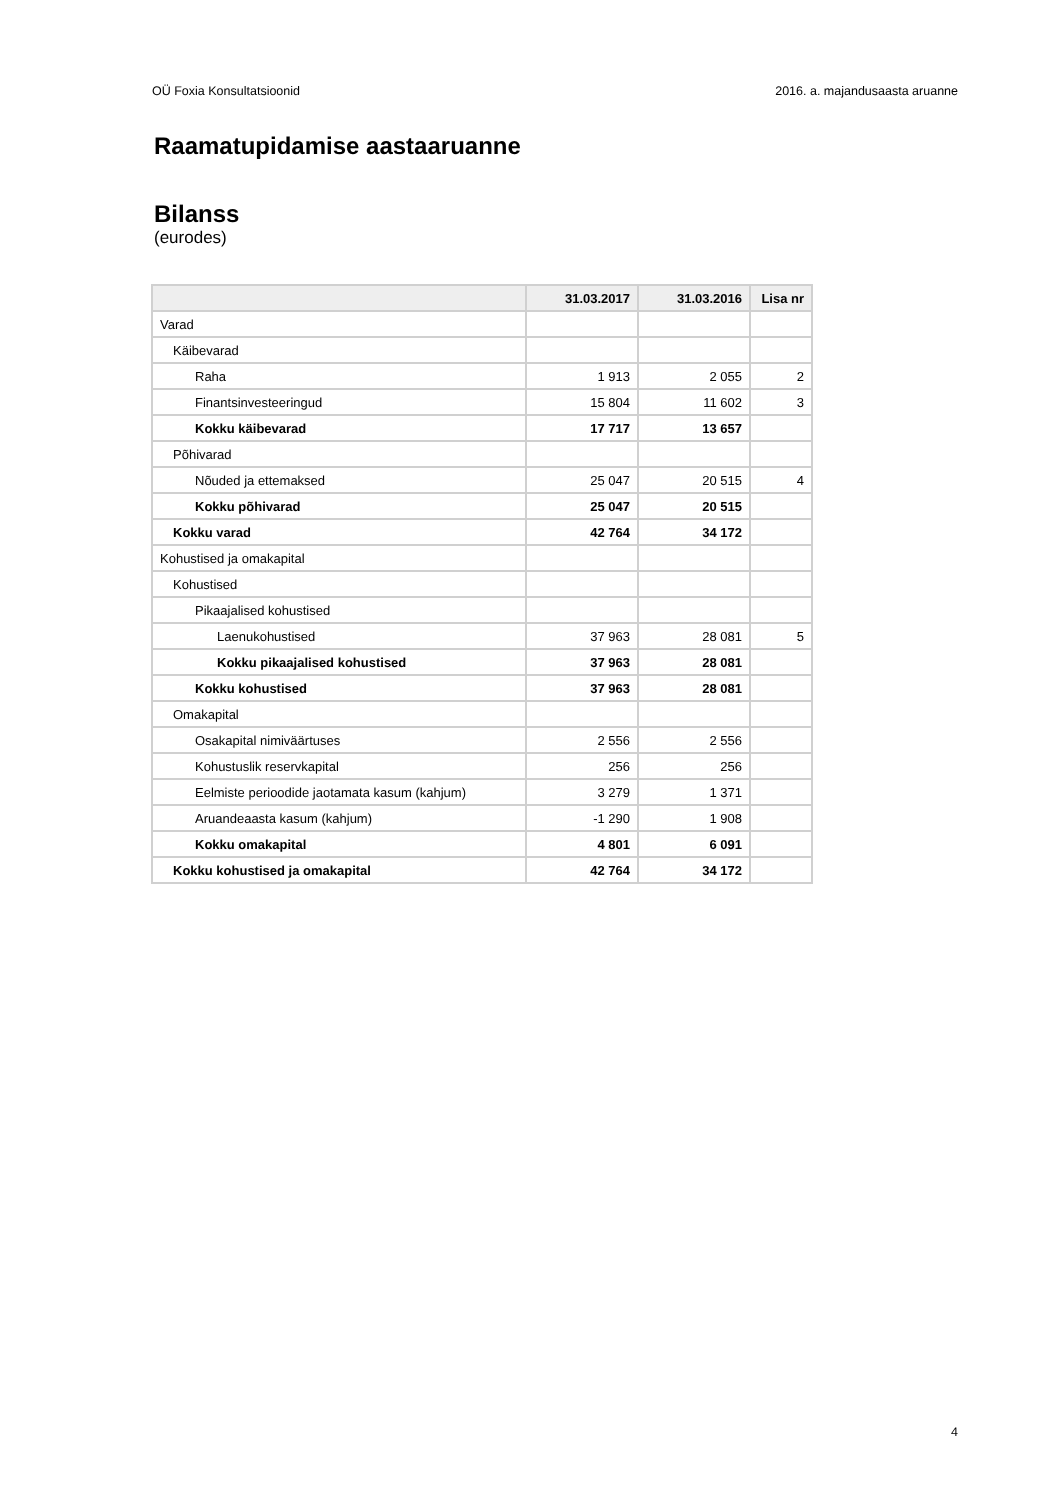OÜ Foxia Konsultatsioonid 2016. a. majandusaasta aruanne
Raamatupidamise aastaaruanne
Bilanss
(eurodes)
| | 31.03.2017 | 31.03.2016 | Lisa nr |
| --- | --- | --- | --- |
| Varad | | | |
| Käibevarad | | | |
| Raha | 1 913 | 2 055 | 2 |
| Finantsinvesteeringud | 15 804 | 11 602 | 3 |
| Kokku käibevarad | 17 717 | 13 657 | |
| Põhivarad | | | |
| Nõuded ja ettemaksed | 25 047 | 20 515 | 4 |
| Kokku põhivarad | 25 047 | 20 515 | |
| Kokku varad | 42 764 | 34 172 | |
| Kohustised ja omakapital | | | |
| Kohustised | | | |
| Pikaajalised kohustised | | | |
| Laenukohustised | 37 963 | 28 081 | 5 |
| Kokku pikaajalised kohustised | 37 963 | 28 081 | |
| Kokku kohustised | 37 963 | 28 081 | |
| Omakapital | | | |
| Osakapital nimiväärtuses | 2 556 | 2 556 | |
| Kohustuslik reservkapital | 256 | 256 | |
| Eelmiste perioodide jaotamata kasum (kahjum) | 3 279 | 1 371 | |
| Aruandeaasta kasum (kahjum) | -1 290 | 1 908 | |
| Kokku omakapital | 4 801 | 6 091 | |
| Kokku kohustised ja omakapital | 42 764 | 34 172 | |
4